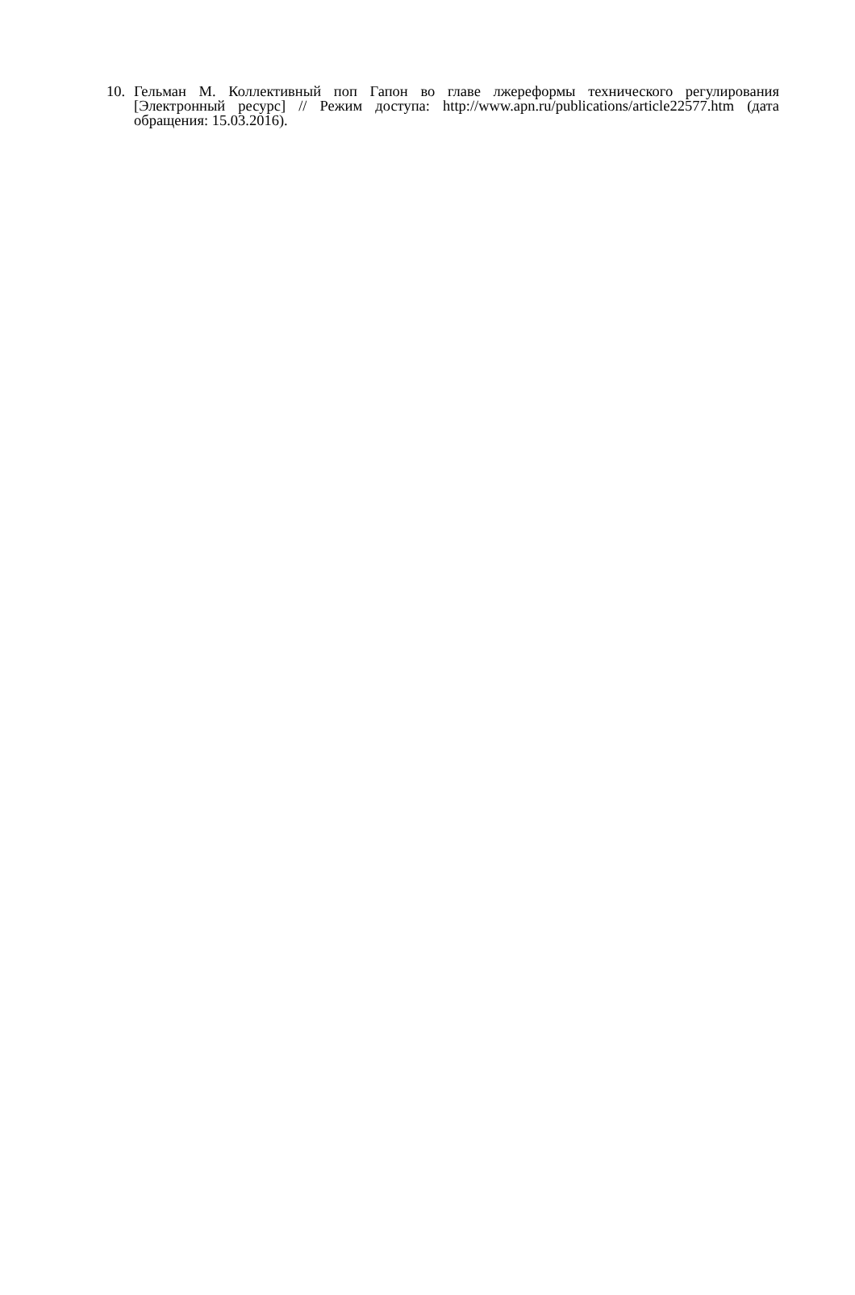10. Гельман М. Коллективный поп Гапон во главе лжереформы технического регулирования [Электронный ресурс] // Режим доступа: http://www.apn.ru/publications/article22577.htm (дата обращения: 15.03.2016).